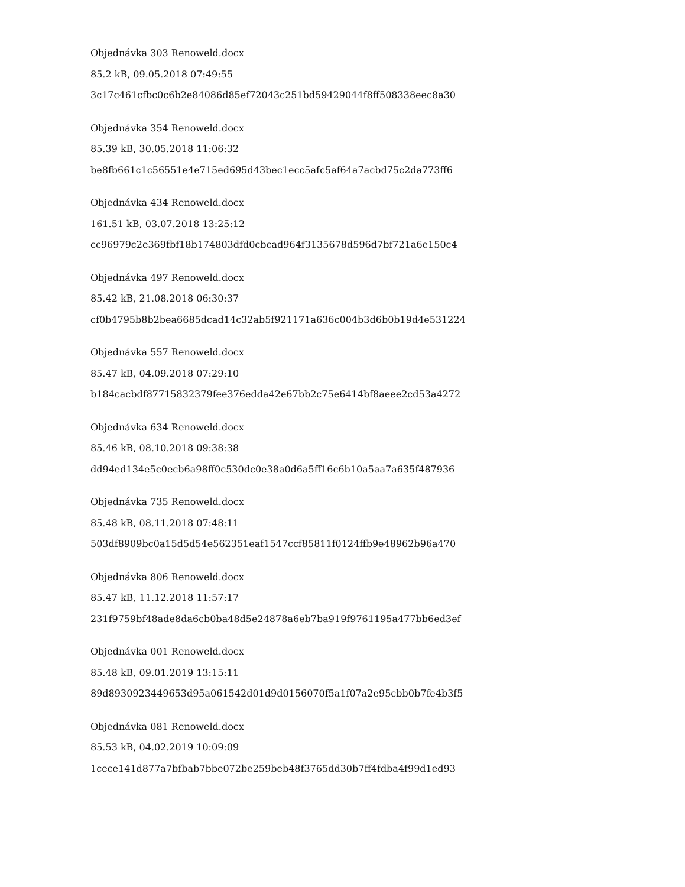Objednávka 303 Renoweld.docx
85.2 kB, 09.05.2018 07:49:55
3c17c461cfbc0c6b2e84086d85ef72043c251bd59429044f8ff508338eec8a30
Objednávka 354 Renoweld.docx
85.39 kB, 30.05.2018 11:06:32
be8fb661c1c56551e4e715ed695d43bec1ecc5afc5af64a7acbd75c2da773ff6
Objednávka 434 Renoweld.docx
161.51 kB, 03.07.2018 13:25:12
cc96979c2e369fbf18b174803dfd0cbcad964f3135678d596d7bf721a6e150c4
Objednávka 497 Renoweld.docx
85.42 kB, 21.08.2018 06:30:37
cf0b4795b8b2bea6685dcad14c32ab5f921171a636c004b3d6b0b19d4e531224
Objednávka 557 Renoweld.docx
85.47 kB, 04.09.2018 07:29:10
b184cacbdf87715832379fee376edda42e67bb2c75e6414bf8aeee2cd53a4272
Objednávka 634 Renoweld.docx
85.46 kB, 08.10.2018 09:38:38
dd94ed134e5c0ecb6a98ff0c530dc0e38a0d6a5ff16c6b10a5aa7a635f487936
Objednávka 735 Renoweld.docx
85.48 kB, 08.11.2018 07:48:11
503df8909bc0a15d5d54e562351eaf1547ccf85811f0124ffb9e48962b96a470
Objednávka 806 Renoweld.docx
85.47 kB, 11.12.2018 11:57:17
231f9759bf48ade8da6cb0ba48d5e24878a6eb7ba919f9761195a477bb6ed3ef
Objednávka 001 Renoweld.docx
85.48 kB, 09.01.2019 13:15:11
89d8930923449653d95a061542d01d9d0156070f5a1f07a2e95cbb0b7fe4b3f5
Objednávka 081 Renoweld.docx
85.53 kB, 04.02.2019 10:09:09
1cece141d877a7bfbab7bbe072be259beb48f3765dd30b7ff4fdba4f99d1ed93